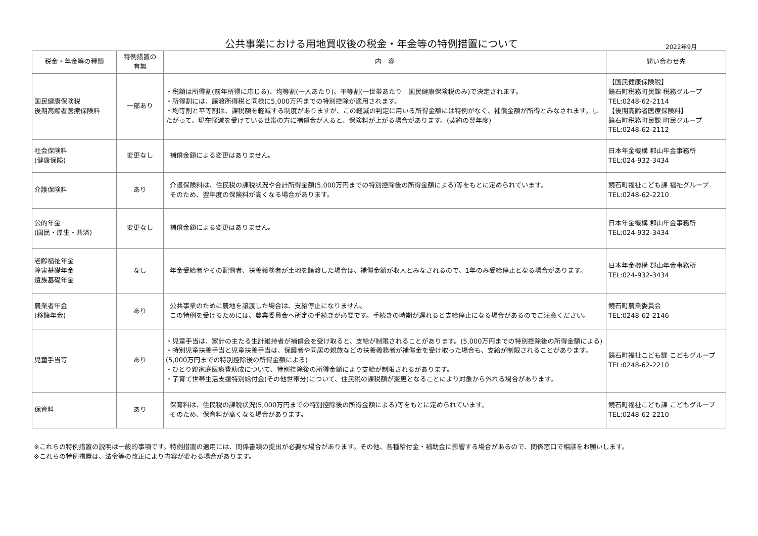公共事業における用地買収後の税金・年金等の特例措置について
2022年9月
| 税金・年金等の種類 | 特例措置の 有無 | 内 容 | 問い合わせ先 |
| --- | --- | --- | --- |
| 国民健康保険税 後期高齢者医療保険料 | 一部あり | ・税額は所得割(前年所得に応じる)、均等割(一人あたり)、平等割(一世帯あたり 国民健康保険税のみ)で決定されます。 ・所得割には、譲渡所得税と同様に5,000万円までの特別控除が適用されます。 ・均等割と平等割は、課税額を軽減する制度がありますが、この軽減の判定に用いる所得金額には特例がなく、補償金額が所得とみなされます。したがって、現在軽減を受けている世帯の方に補償金が入ると、保険料が上がる場合があります。(契約の翌年度) | 【国民健康保険税】 鏡石町税務町民課 税務グループ TEL:0248-62-2114 【後期高齢者医療保険料】 鏡石町税務町民課 町民グループ TEL:0248-62-2112 |
| 社会保険料 (健康保険) | 変更なし | 補償金額による変更はありません。 | 日本年金機構 郡山年金事務所 TEL:024-932-3434 |
| 介護保険料 | あり | 介護保険料は、住民税の課税状況や合計所得金額(5,000万円までの特別控除後の所得金額による)等をもとに定められています。 そのため、翌年度の保険料が高くなる場合があります。 | 鏡石町福祉こども課 福祉グループ TEL:0248-62-2210 |
| 公的年金 (国民・厚生・共済) | 変更なし | 補償金額による変更はありません。 | 日本年金機構 郡山年金事務所 TEL:024-932-3434 |
| 老齢福祉年金 障害基礎年金 遺族基礎年金 | なし | 年金受給者やその配偶者、扶養義務者が土地を譲渡した場合は、補償金額が収入とみなされるので、1年のみ受給停止となる場合があります。 | 日本年金機構 郡山年金事務所 TEL:024-932-3434 |
| 農業者年金 (移譲年金) | あり | 公共事業のために農地を譲渡した場合は、支給停止になりません。 この特例を受けるためには、農業委員会へ所定の手続きが必要です。手続きの時期が遅れると支給停止になる場合があるのでご注意ください。 | 鏡石町農業委員会 TEL:0248-62-2146 |
| 児童手当等 | あり | ・児童手当は、家計の主たる生計維持者が補償金を受け取ると、支給が制限されることがあります。(5,000万円までの特別控除後の所得金額による) ・特別児童扶養手当と児童扶養手当は、保護者や同居の親族などの扶養義務者が補償金を受け取った場合も、支給が制限されることがあります。 (5,000万円までの特別控除後の所得金額による) ・ひとり親家庭医療費助成について、特別控除後の所得金額により支給が制限されるがあります。 ・子育て世帯生活支援特別給付金(その他世帯分)について、住民税の課税額が変更となることにより対象から外れる場合があります。 | 鏡石町福祉こども課 こどもグループ TEL:0248-62-2210 |
| 保育料 | あり | 保育料は、住民税の課税状況(5,000万円までの特別控除後の所得金額による)等をもとに定められています。 そのため、保育料が高くなる場合があります。 | 鏡石町福祉こども課 こどもグループ TEL:0248-62-2210 |
※これらの特例措置の説明は一般的事項です。特例措置の適用には、関係書類の提出が必要な場合があります。その他、各種給付金・補助金に影響する場合があるので、関係窓口で相談をお願いします。
※これらの特例措置は、法令等の改正により内容が変わる場合があります。